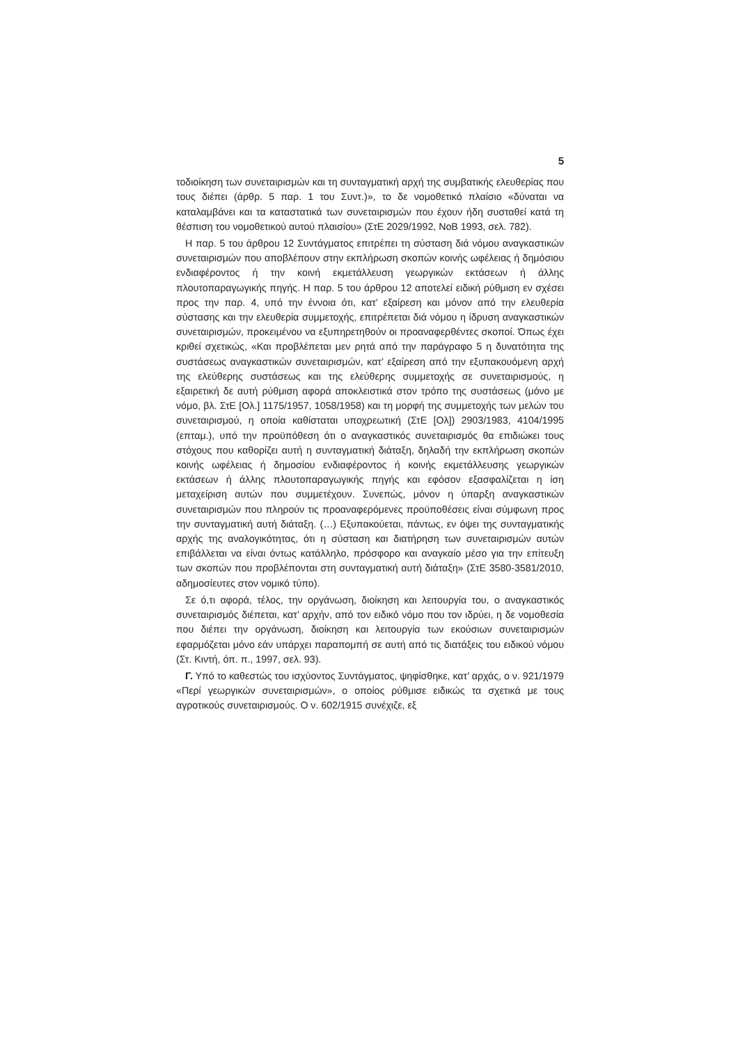5
τοδιοίκηση των συνεταιρισμών και τη συνταγματική αρχή της συμβατικής ελευθερίας που τους διέπει (άρθρ. 5 παρ. 1 του Συντ.)», το δε νομοθετικό πλαίσιο «δύναται να καταλαμβάνει και τα καταστατικά των συνεταιρισμών που έχουν ήδη συσταθεί κατά τη θέσπιση του νομοθετικού αυτού πλαισίου» (ΣτΕ 2029/1992, ΝοΒ 1993, σελ. 782).
Η παρ. 5 του άρθρου 12 Συντάγματος επιτρέπει τη σύσταση διά νόμου αναγκαστικών συνεταιρισμών που αποβλέπουν στην εκπλήρωση σκοπών κοινής ωφέλειας ή δημόσιου ενδιαφέροντος ή την κοινή εκμετάλλευση γεωργικών εκτάσεων ή άλλης πλουτοπαραγωγικής πηγής. Η παρ. 5 του άρθρου 12 αποτελεί ειδική ρύθμιση εν σχέσει προς την παρ. 4, υπό την έννοια ότι, κατ’ εξαίρεση και μόνον από την ελευθερία σύστασης και την ελευθερία συμμετοχής, επιτρέπεται διά νόμου η ίδρυση αναγκαστικών συνεταιρισμών, προκειμένου να εξυπηρετηθούν οι προαναφερθέντες σκοποί. Όπως έχει κριθεί σχετικώς, «Και προβλέπεται μεν ρητά από την παράγραφο 5 η δυνατότητα της συστάσεως αναγκαστικών συνεταιρισμών, κατ’ εξαίρεση από την εξυπακουόμενη αρχή της ελεύθερης συστάσεως και της ελεύθερης συμμετοχής σε συνεταιρισμούς, η εξαιρετική δε αυτή ρύθμιση αφορά αποκλειστικά στον τρόπο της συστάσεως (μόνο με νόμο, βλ. ΣτΕ [Ολ.] 1175/1957, 1058/1958) και τη μορφή της συμμετοχής των μελών του συνεταιρισμού, η οποία καθίσταται υποχρεωτική (ΣτΕ [Ολ]) 2903/1983, 4104/1995 (επταμ.), υπό την προϋπόθεση ότι ο αναγκαστικός συνεταιρισμός θα επιδιώκει τους στόχους που καθορίζει αυτή η συνταγματική διάταξη, δηλαδή την εκπλήρωση σκοπών κοινής ωφέλειας ή δημοσίου ενδιαφέροντος ή κοινής εκμετάλλευσης γεωργικών εκτάσεων ή άλλης πλουτοπαραγωγικής πηγής και εφόσον εξασφαλίζεται η ίση μεταχείριση αυτών που συμμετέχουν. Συνεπώς, μόνον η ύπαρξη αναγκαστικών συνεταιρισμών που πληρούν τις προαναφερόμενες προϋποθέσεις είναι σύμφωνη προς την συνταγματική αυτή διάταξη. (…) Εξυπακούεται, πάντως, εν όψει της συνταγματικής αρχής της αναλογικότητας, ότι η σύσταση και διατήρηση των συνεταιρισμών αυτών επιβάλλεται να είναι όντως κατάλληλο, πρόσφορο και αναγκαίο μέσο για την επίτευξη των σκοπών που προβλέπονται στη συνταγματική αυτή διάταξη» (ΣτΕ 3580-3581/2010, αδημοσίευτες στον νομικό τύπο).
Σε ό,τι αφορά, τέλος, την οργάνωση, διοίκηση και λειτουργία του, ο αναγκαστικός συνεταιρισμός διέπεται, κατ’ αρχήν, από τον ειδικό νόμο που τον ιδρύει, η δε νομοθεσία που διέπει την οργάνωση, διοίκηση και λειτουργία των εκούσιων συνεταιρισμών εφαρμόζεται μόνο εάν υπάρχει παραπομπή σε αυτή από τις διατάξεις του ειδικού νόμου (Στ. Κιντή, όπ. π., 1997, σελ. 93).
Γ. Υπό το καθεστώς του ισχύοντος Συντάγματος, ψηφίσθηκε, κατ’ αρχάς, ο ν. 921/1979 «Περί γεωργικών συνεταιρισμών», ο οποίος ρύθμισε ειδικώς τα σχετικά με τους αγροτικούς συνεταιρισμούς. Ο ν. 602/1915 συνέχιζε, εξ